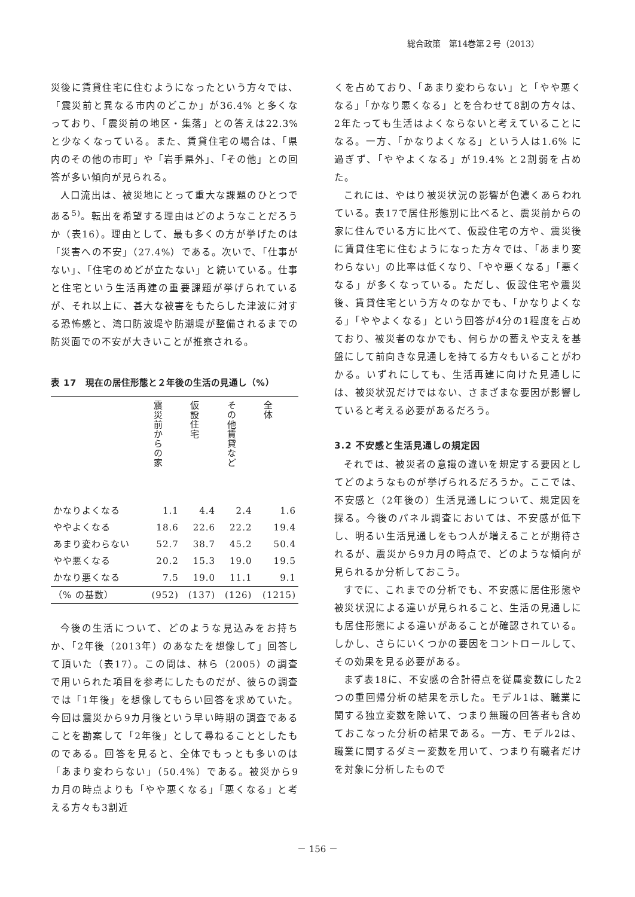総合政策　第14巻第２号（2013）
災後に賃貸住宅に住むようになったという方々では、「震災前と異なる市内のどこか」が36.4% と多くなっており、「震災前の地区・集落」との答えは22.3% と少なくなっている。また、賃貸住宅の場合は、「県内のその他の市町」や「岩手県外」、「その他」との回答が多い傾向が見られる。
人口流出は、被災地にとって重大な課題のひとつである<sup>5)</sup>。転出を希望する理由はどのようなことだろうか（表16）。理由として、最も多くの方が挙げたのは「災害への不安」（27.4%）である。次いで、「仕事がない」、「住宅のめどが立たない」と続いている。仕事と住宅という生活再建の重要課題が挙げられているが、それ以上に、甚大な被害をもたらした津波に対する恐怖感と、湾口防波堤や防潮堤が整備されるまでの防災面での不安が大きいことが推察される。
表 17　現在の居住形態と２年後の生活の見通し（%）
| | 震災前からの家 | 仮設住宅 | その他賃貸など | 全体 |
| --- | --- | --- | --- | --- |
| かなりよくなる | 1.1 | 4.4 | 2.4 | 1.6 |
| ややよくなる | 18.6 | 22.6 | 22.2 | 19.4 |
| あまり変わらない | 52.7 | 38.7 | 45.2 | 50.4 |
| やや悪くなる | 20.2 | 15.3 | 19.0 | 19.5 |
| かなり悪くなる | 7.5 | 19.0 | 11.1 | 9.1 |
| （% の基数） | (952) | (137) | (126) | (1215) |
今後の生活について、どのような見込みをお持ちか、「2年後（2013年）のあなたを想像して」回答して頂いた（表17）。この問は、林ら（2005）の調査で用いられた項目を参考にしたものだが、彼らの調査では「1年後」を想像してもらい回答を求めていた。今回は震災から9カ月後という早い時期の調査であることを勘案して「2年後」として尋ねることとしたものである。回答を見ると、全体でもっとも多いのは「あまり変わらない」（50.4%）である。被災から9カ月の時点よりも「やや悪くなる」「悪くなる」と考える方々も3割近
くを占めており、「あまり変わらない」と「やや悪くなる」「かなり悪くなる」とを合わせて8割の方々は、2年たっても生活はよくならないと考えていることになる。一方、「かなりよくなる」という人は1.6% に過ぎず、「ややよくなる」が19.4% と2割弱を占めた。
これには、やはり被災状況の影響が色濃くあらわれている。表17で居住形態別に比べると、震災前からの家に住んでいる方に比べて、仮設住宅の方や、震災後に賃貸住宅に住むようになった方々では、「あまり変わらない」の比率は低くなり、「やや悪くなる」「悪くなる」が多くなっている。ただし、仮設住宅や震災後、賃貸住宅という方々のなかでも、「かなりよくなる」「ややよくなる」という回答が4分の1程度を占めており、被災者のなかでも、何らかの蓄えや支えを基盤にして前向きな見通しを持てる方々もいることがわかる。いずれにしても、生活再建に向けた見通しには、被災状況だけではない、さまざまな要因が影響していると考える必要があるだろう。
3.2 不安感と生活見通しの規定因
それでは、被災者の意識の違いを規定する要因としてどのようなものが挙げられるだろうか。ここでは、不安感と（2年後の）生活見通しについて、規定因を探る。今後のパネル調査においては、不安感が低下し、明るい生活見通しをもつ人が増えることが期待されるが、震災から9カ月の時点で、どのような傾向が見られるか分析しておこう。
すでに、これまでの分析でも、不安感に居住形態や被災状況による違いが見られること、生活の見通しにも居住形態による違いがあることが確認されている。しかし、さらにいくつかの要因をコントロールして、その効果を見る必要がある。
まず表18に、不安感の合計得点を従属変数にした2つの重回帰分析の結果を示した。モデル1は、職業に関する独立変数を除いて、つまり無職の回答者も含めておこなった分析の結果である。一方、モデル2は、職業に関するダミー変数を用いて、つまり有職者だけを対象に分析したもので
－ 156 －